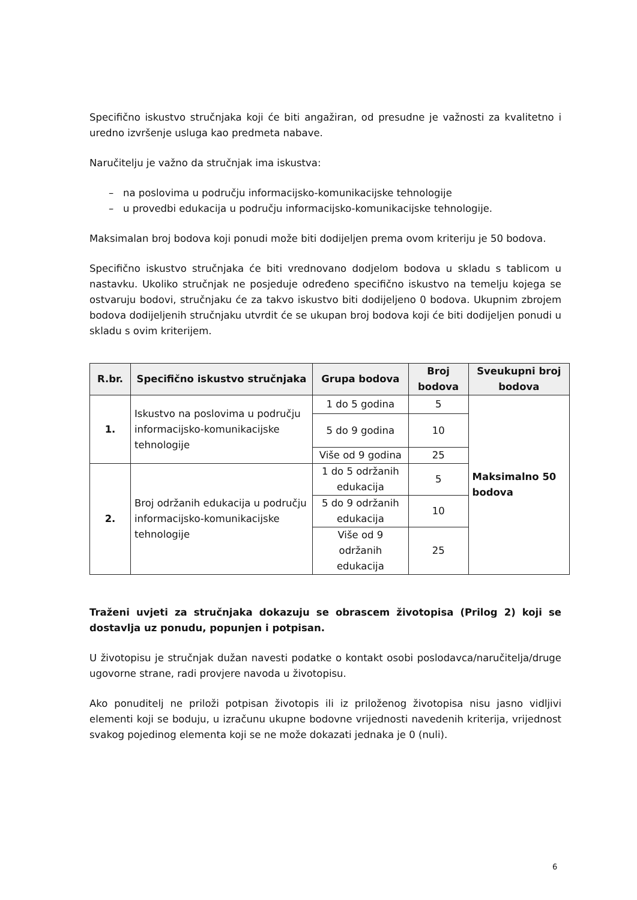Specifično iskustvo stručnjaka koji će biti angažiran, od presudne je važnosti za kvalitetno i uredno izvršenje usluga kao predmeta nabave.
Naručitelju je važno da stručnjak ima iskustva:
– na poslovima u području informacijsko-komunikacijske tehnologije
– u provedbi edukacija u području informacijsko-komunikacijske tehnologije.
Maksimalan broj bodova koji ponudi može biti dodijeljen prema ovom kriteriju je 50 bodova.
Specifično iskustvo stručnjaka će biti vrednovano dodjelom bodova u skladu s tablicom u nastavku. Ukoliko stručnjak ne posjeduje određeno specifično iskustvo na temelju kojega se ostvaruju bodovi, stručnjaku će za takvo iskustvo biti dodijeljeno 0 bodova. Ukupnim zbrojem bodova dodijeljenih stručnjaku utvrdit će se ukupan broj bodova koji će biti dodijeljen ponudi u skladu s ovim kriterijem.
| R.br. | Specifično iskustvo stručnjaka | Grupa bodova | Broj bodova | Sveukupni broj bodova |
| --- | --- | --- | --- | --- |
| 1. | Iskustvo na poslovima u području informacijsko-komunikacijske tehnologije | 1 do 5 godina | 5 | Maksimalno 50 bodova |
| | | 5 do 9 godina | 10 | |
| | | Više od 9 godina | 25 | |
| 2. | Broj održanih edukacija u području informacijsko-komunikacijske tehnologije | 1 do 5 održanih edukacija | 5 | |
| | | 5 do 9 održanih edukacija | 10 | |
| | | Više od 9 održanih edukacija | 25 | |
Traženi uvjeti za stručnjaka dokazuju se obrascem životopisa (Prilog 2) koji se dostavlja uz ponudu, popunjen i potpisan.
U životopisu je stručnjak dužan navesti podatke o kontakt osobi poslodavca/naručitelja/druge ugovorne strane, radi provjere navoda u životopisu.
Ako ponuditelj ne priloži potpisan životopis ili iz priloženog životopisa nisu jasno vidljivi elementi koji se boduju, u izračunu ukupne bodovne vrijednosti navedenih kriterija, vrijednost svakog pojedinog elementa koji se ne može dokazati jednaka je 0 (nuli).
6